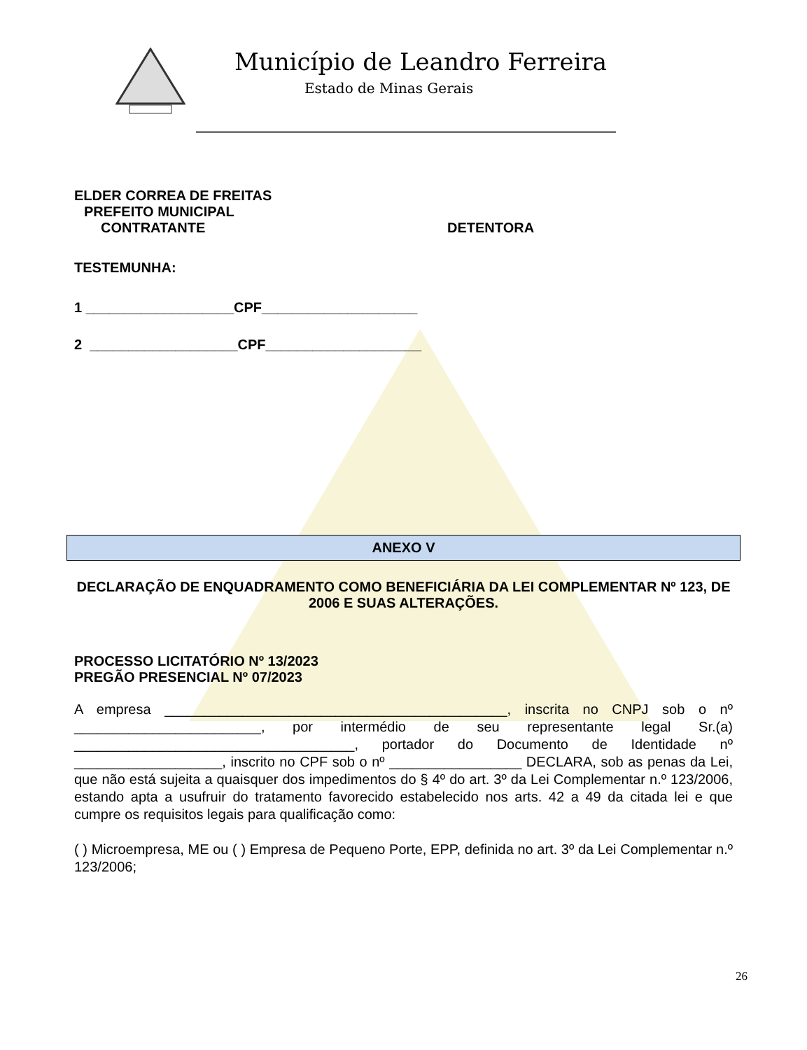Município de Leandro Ferreira
Estado de Minas Gerais
ELDER CORREA DE FREITAS
PREFEITO MUNICIPAL
CONTRATANTE DETENTORA
TESTEMUNHA:
1 ___________________CPF____________________
2 ___________________CPF____________________
ANEXO V
DECLARAÇÃO DE ENQUADRAMENTO COMO BENEFICIÁRIA DA LEI COMPLEMENTAR Nº 123, DE 2006 E SUAS ALTERAÇÕES.
PROCESSO LICITATÓRIO Nº 13/2023
PREGÃO PRESENCIAL Nº 07/2023
A empresa ____________________________________________, inscrita no CNPJ sob o nº ________________________, por intermédio de seu representante legal Sr.(a) ____________________________________, portador do Documento de Identidade nº ___________________, inscrito no CPF sob o nº _________________ DECLARA, sob as penas da Lei, que não está sujeita a quaisquer dos impedimentos do § 4º do art. 3º da Lei Complementar n.º 123/2006, estando apta a usufruir do tratamento favorecido estabelecido nos arts. 42 a 49 da citada lei e que cumpre os requisitos legais para qualificação como:
( ) Microempresa, ME ou ( ) Empresa de Pequeno Porte, EPP, definida no art. 3º da Lei Complementar n.º 123/2006;
26